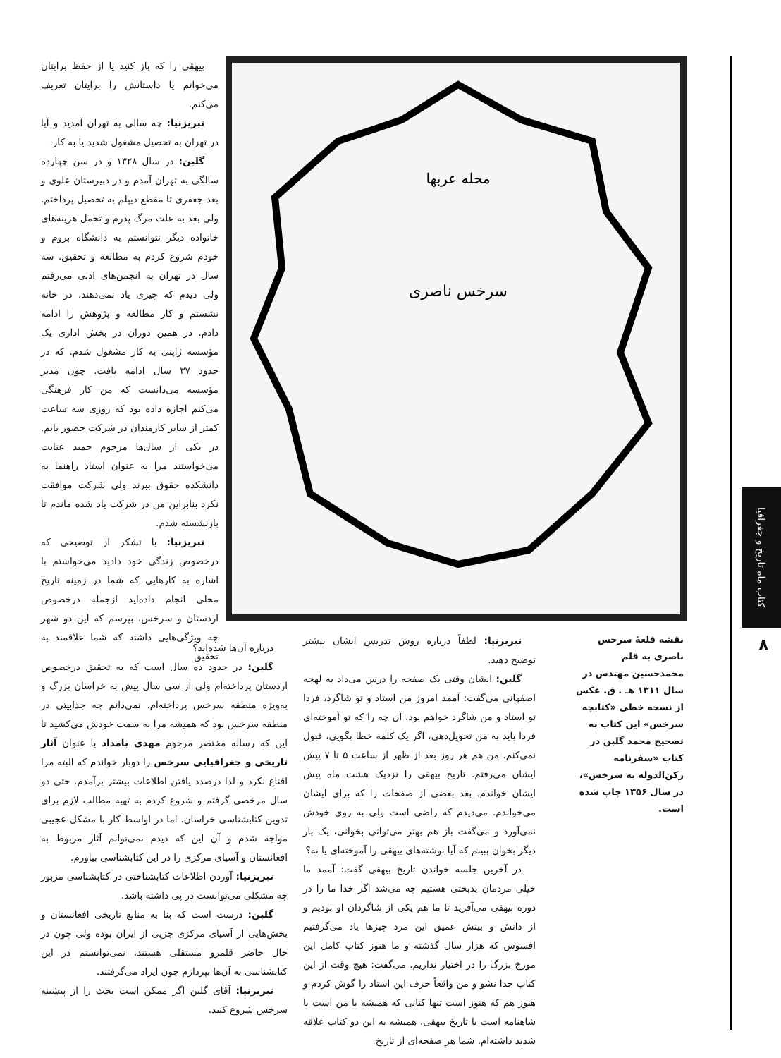کتاب ماه تاریخ و جغرافیا
۸
محله عربها
سرخس ناصری
بیهقی را که باز کنید یا از حفظ برایتان می‌خوانم یا داستانش را برایتان تعریف می‌کنم.
تبریزنیا: چه سالی به تهران آمدید و آیا در تهران به تحصیل مشغول شدید یا به کار.
گلبن: در سال ۱۳۲۸ و در سن چهارده سالگی به تهران آمدم و در دبیرستان علوی و بعد جعفری تا مقطع دیپلم به تحصیل پرداختم. ولی بعد به علت مرگ پدرم و تحمل هزینه‌های خانواده دیگر نتوانستم به دانشگاه بروم و خودم شروع کردم به مطالعه و تحقیق. سه سال در تهران به انجمن‌های ادبی می‌رفتم ولی دیدم که چیزی یاد نمی‌دهند. در خانه نشستم و کار مطالعه و پژوهش را ادامه دادم. در همین دوران در بخش اداری یک مؤسسه ژاپنی به کار مشغول شدم. که در حدود ۳۷ سال ادامه یافت. چون مدیر مؤسسه می‌دانست که من کار فرهنگی می‌کنم اجازه داده بود که روزی سه ساعت کمتر از سایر کارمندان در شرکت حضور یابم. در یکی از سال‌ها مرحوم حمید عنایت می‌خواستند مرا به عنوان استاد راهنما به دانشکده حقوق ببرند ولی شرکت موافقت نکرد بنابراین من در شرکت یاد شده ماندم تا بازنشسته شدم.
تبریزنیا: با تشکر از توضیحی که درخصوص زندگی خود دادید می‌خواستم با اشاره به کارهایی که شما در زمینه تاریخ محلی انجام داده‌اید ازجمله درخصوص اردستان و سرخس، بپرسم که این دو شهر چه ویژگی‌هایی داشته که شما علاقمند به تحقیق
نقشه قلعهٔ سرخس ناصری به قلم محمدحسین مهندس در سال ۱۳۱۱ هـ . ق. عکس از نسخه خطی «کتابچه سرخس» این کتاب به تصحیح محمد گلبن در کتاب «سفرنامه رکن‌الدوله به سرخس»، در سال ۱۳۵۶ چاپ شده است.
تبریزنیا: لطفاً درباره روش تدریس ایشان بیشتر توضیح دهید.
گلبن: ایشان وقتی یک صفحه را درس می‌داد به لهجه اصفهانی می‌گفت: آممد امروز من استاد و تو شاگرد، فردا تو استاد و من شاگرد خواهم بود. آن چه را که تو آموخته‌ای فردا باید به من تحویل‌دهی، اگر یک کلمه خطا بگویی، قبول نمی‌کنم. من هم هر روز بعد از ظهر از ساعت ۵ تا ۷ پیش ایشان می‌رفتم. تاریخ بیهقی را نزدیک هشت ماه پیش ایشان خواندم. بعد بعضی از صفحات را که برای ایشان می‌خواندم. می‌دیدم که راضی است ولی به روی خودش نمی‌آورد و می‌گفت باز هم بهتر می‌توانی بخوانی، یک بار دیگر بخوان ببینم که آیا نوشته‌های بیهقی را آموخته‌ای یا نه؟
در آخرین جلسه خواندن تاریخ بیهقی گفت: آممد ما خیلی مردمان بدبختی هستیم چه می‌شد اگر خدا ما را در دوره بیهقی می‌آفرید تا ما هم یکی از شاگردان او بودیم و از دانش و بینش عمیق این مرد چیزها یاد می‌گرفتیم افسوس که هزار سال گذشته و ما هنوز کتاب کامل این مورخ بزرگ را در اختیار نداریم. می‌گفت: هیچ وقت از این کتاب جدا نشو و من واقعاً حرف این استاد را گوش کردم و هنوز هم که هنوز است تنها کتابی که همیشه با من است یا شاهنامه است یا تاریخ بیهقی. همیشه به این دو کتاب علاقه شدید داشته‌ام. شما هر صفحه‌ای از تاریخ
درباره آن‌ها شده‌اید؟
گلبن: در حدود ده سال است که به تحقیق درخصوص اردستان پرداخته‌ام ولی از سی سال پیش به خراسان بزرگ و به‌ویژه منطقه سرخس پرداخته‌ام. نمی‌دانم چه جذابیتی در منطقه سرخس بود که همیشه مرا به سمت خودش می‌کشید تا این که رساله مختصر مرحوم مهدی بامداد با عنوان آثار تاریخی و جغرافیایی سرخس را دوبار خواندم که البته مرا اقناع نکرد و لذا درصدد یافتن اطلاعات بیشتر برآمدم. حتی دو سال مرخصی گرفتم و شروع کردم به تهیه مطالب لازم برای تدوین کتابشناسی خراسان. اما در اواسط کار با مشکل عجیبی مواجه شدم و آن این که دیدم نمی‌توانم آثار مربوط به افغانستان و آسیای مرکزی را در این کتابشناسی بیاورم.
تبریزنیا: آوردن اطلاعات کتابشناختی در کتابشناسی مزبور چه مشکلی می‌توانست در پی داشته باشد.
گلبن: درست است که بنا به منابع تاریخی افغانستان و بخش‌هایی از آسیای مرکزی جزیی از ایران بوده ولی چون در حال حاضر قلمرو مستقلی هستند، نمی‌توانستم در این کتابشناسی به آن‌ها بپردازم چون ایراد می‌گرفتند.
تبریزنیا: آقای گلبن اگر ممکن است بحث را از پیشینه سرخس شروع کنید.